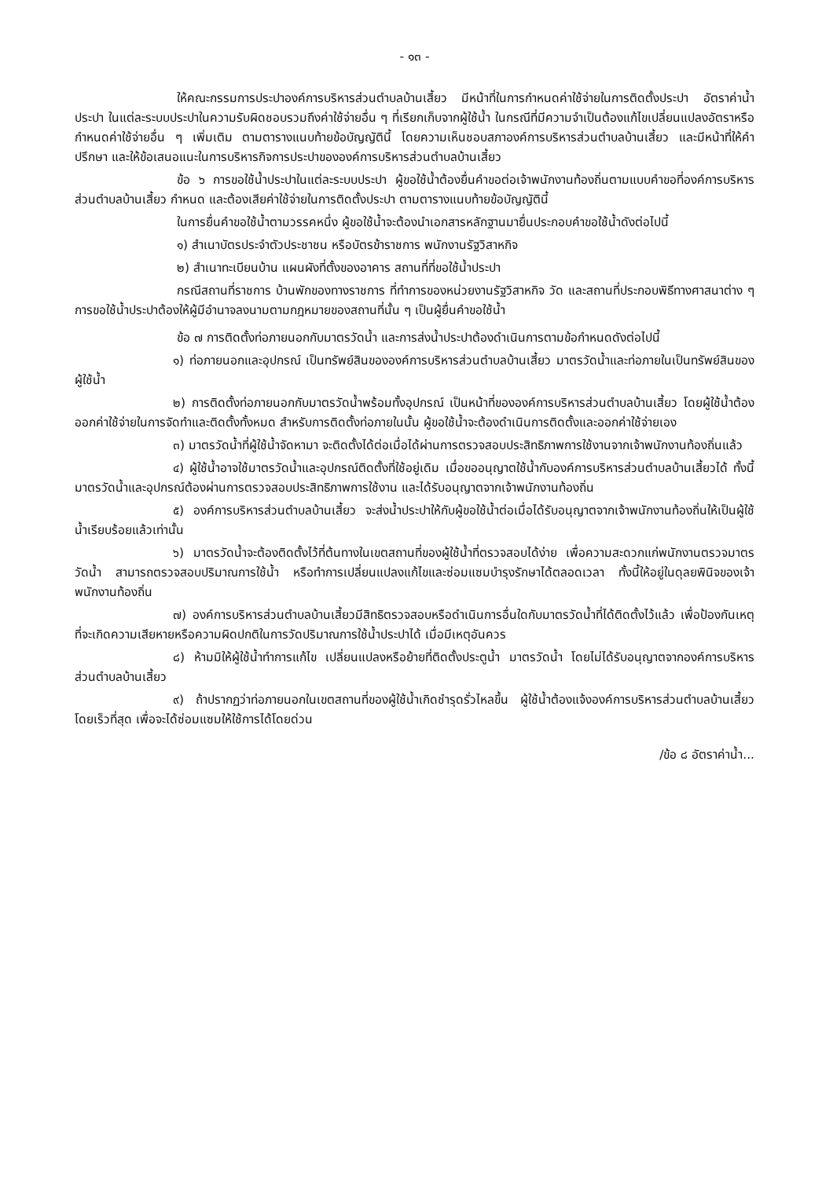- ๑๓ -
ให้คณะกรรมการประปาองค์การบริหารส่วนตำบลบ้านเสี้ยว มีหน้าที่ในการกำหนดค่าใช้จ่ายในการติดตั้งประปา อัตราค่าน้ำประปา ในแต่ละระบบประปาในความรับผิดชอบรวมถึงค่าใช้จ่ายอื่น ๆ ที่เรียกเก็บจากผู้ใช้น้ำ ในกรณีที่มีความจำเป็นต้องแก้ไขเปลี่ยนแปลงอัตราหรือกำหนดค่าใช้จ่ายอื่น ๆ เพิ่มเติม ตามตารางแนบท้ายข้อบัญญัตินี้ โดยความเห็นชอบสภาองค์การบริหารส่วนตำบลบ้านเสี้ยว และมีหน้าที่ให้คำปรึกษา และให้ข้อเสนอแนะในการบริหารกิจการประปาขององค์การบริหารส่วนตำบลบ้านเสี้ยว
ข้อ ๖ การขอใช้น้ำประปาในแต่ละระบบประปา ผู้ขอใช้น้ำต้องยื่นคำขอต่อเจ้าพนักงานท้องถิ่นตามแบบคำขอที่องค์การบริหารส่วนตำบลบ้านเสี้ยว กำหนด และต้องเสียค่าใช้จ่ายในการติดตั้งประปา ตามตารางแนบท้ายข้อบัญญัตินี้
ในการยื่นคำขอใช้น้ำตามวรรคหนึ่ง ผู้ขอใช้น้ำจะต้องนำเอกสารหลักฐานมายื่นประกอบคำขอใช้น้ำดังต่อไปนี้
๑) สำเนาบัตรประจำตัวประชาชน หรือบัตรข้าราชการ พนักงานรัฐวิสาหกิจ
๒) สำเนาทะเบียนบ้าน แผนผังที่ตั้งของอาคาร สถานที่ที่ขอใช้น้ำประปา
กรณีสถานที่ราชการ บ้านพักของทางราชการ ที่ทำการของหน่วยงานรัฐวิสาหกิจ วัด และสถานที่ประกอบพิธีทางศาสนาต่าง ๆ การขอใช้น้ำประปาต้องให้ผู้มีอำนาจลงนามตามกฎหมายของสถานที่นั้น ๆ เป็นผู้ยื่นคำขอใช้น้ำ
ข้อ ๗ การติดตั้งท่อภายนอกกับมาตรวัดน้ำ และการส่งน้ำประปาต้องดำเนินการตามข้อกำหนดดังต่อไปนี้
๑) ท่อภายนอกและอุปกรณ์ เป็นทรัพย์สินขององค์การบริหารส่วนตำบลบ้านเสี้ยว มาตรวัดน้ำและท่อภายในเป็นทรัพย์สินของผู้ใช้น้ำ
๒) การติดตั้งท่อภายนอกกับมาตรวัดน้ำพร้อมทั้งอุปกรณ์ เป็นหน้าที่ขององค์การบริหารส่วนตำบลบ้านเสี้ยว โดยผู้ใช้น้ำต้องออกค่าใช้จ่ายในการจัดทำและติดตั้งทั้งหมด สำหรับการติดตั้งท่อภายในนั้น ผู้ขอใช้น้ำจะต้องดำเนินการติดตั้งและออกค่าใช้จ่ายเอง
๓) มาตรวัดน้ำที่ผู้ใช้น้ำจัดหามา จะติดตั้งได้ต่อเมื่อได้ผ่านการตรวจสอบประสิทธิภาพการใช้งานจากเจ้าพนักงานท้องถิ่นแล้ว
๔) ผู้ใช้น้ำอาจใช้มาตรวัดน้ำและอุปกรณ์ติดตั้งที่ใช้อยู่เดิม เมื่อขออนุญาตใช้น้ำกับองค์การบริหารส่วนตำบลบ้านเสี้ยวได้ ทั้งนี้มาตรวัดน้ำและอุปกรณ์ต้องผ่านการตรวจสอบประสิทธิภาพการใช้งาน และได้รับอนุญาตจากเจ้าพนักงานท้องถิ่น
๕) องค์การบริหารส่วนตำบลบ้านเสี้ยว จะส่งน้ำประปาให้กับผู้ขอใช้น้ำต่อเมื่อได้รับอนุญาตจากเจ้าพนักงานท้องถิ่นให้เป็นผู้ใช้น้ำเรียบร้อยแล้วเท่านั้น
๖) มาตรวัดน้ำจะต้องติดตั้งไว้ที่ต้นทางในเขตสถานที่ของผู้ใช้น้ำที่ตรวจสอบได้ง่าย เพื่อความสะดวกแก่พนักงานตรวจมาตรวัดน้ำ สามารถตรวจสอบปริมาณการใช้น้ำ หรือทำการเปลี่ยนแปลงแก้ไขและซ่อมแซมบำรุงรักษาได้ตลอดเวลา ทั้งนี้ให้อยู่ในดุลยพินิจของเจ้าพนักงานท้องถิ่น
๗) องค์การบริหารส่วนตำบลบ้านเสี้ยวมีสิทธิตรวจสอบหรือดำเนินการอื่นใดกับมาตรวัดน้ำที่ได้ติดตั้งไว้แล้ว เพื่อป้องกันเหตุที่จะเกิดความเสียหายหรือความผิดปกติในการวัดปริมาณการใช้น้ำประปาได้ เมื่อมีเหตุอันควร
๘) ห้ามมิให้ผู้ใช้น้ำทำการแก้ไข เปลี่ยนแปลงหรือย้ายที่ติดตั้งประตูน้ำ มาตรวัดน้ำ โดยไม่ได้รับอนุญาตจากองค์การบริหารส่วนตำบลบ้านเสี้ยว
๙) ถ้าปรากฏว่าท่อภายนอกในเขตสถานที่ของผู้ใช้น้ำเกิดชำรุดรั่วไหลขึ้น ผู้ใช้น้ำต้องแจ้งองค์การบริหารส่วนตำบลบ้านเสี้ยว โดยเร็วที่สุด เพื่อจะได้ซ่อมแซมให้ใช้การได้โดยด่วน
/ข้อ ๘ อัตราค่าน้ำ...